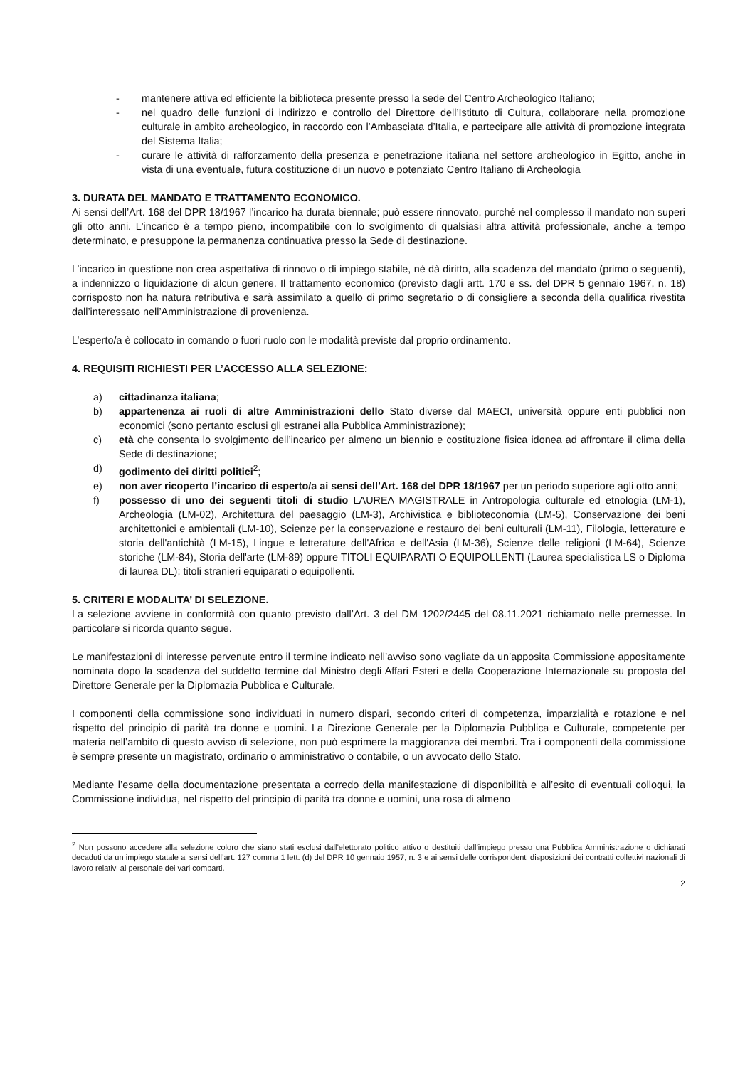- mantenere attiva ed efficiente la biblioteca presente presso la sede del Centro Archeologico Italiano;
- nel quadro delle funzioni di indirizzo e controllo del Direttore dell’Istituto di Cultura, collaborare nella promozione culturale in ambito archeologico, in raccordo con l’Ambasciata d’Italia, e partecipare alle attività di promozione integrata del Sistema Italia;
- curare le attività di rafforzamento della presenza e penetrazione italiana nel settore archeologico in Egitto, anche in vista di una eventuale, futura costituzione di un nuovo e potenziato Centro Italiano di Archeologia
3. DURATA DEL MANDATO E TRATTAMENTO ECONOMICO.
Ai sensi dell’Art. 168 del DPR 18/1967 l’incarico ha durata biennale; può essere rinnovato, purché nel complesso il mandato non superi gli otto anni. L'incarico è a tempo pieno, incompatibile con lo svolgimento di qualsiasi altra attività professionale, anche a tempo determinato, e presuppone la permanenza continuativa presso la Sede di destinazione.
L’incarico in questione non crea aspettativa di rinnovo o di impiego stabile, né dà diritto, alla scadenza del mandato (primo o seguenti), a indennizzo o liquidazione di alcun genere. Il trattamento economico (previsto dagli artt. 170 e ss. del DPR 5 gennaio 1967, n. 18) corrisposto non ha natura retributiva e sarà assimilato a quello di primo segretario o di consigliere a seconda della qualifica rivestita dall’interessato nell’Amministrazione di provenienza.
L’esperto/a è collocato in comando o fuori ruolo con le modalità previste dal proprio ordinamento.
4. REQUISITI RICHIESTI PER L’ACCESSO ALLA SELEZIONE:
a) cittadinanza italiana;
b) appartenenza ai ruoli di altre Amministrazioni dello Stato diverse dal MAECI, università oppure enti pubblici non economici (sono pertanto esclusi gli estranei alla Pubblica Amministrazione);
c) età che consenta lo svolgimento dell’incarico per almeno un biennio e costituzione fisica idonea ad affrontare il clima della Sede di destinazione;
d) godimento dei diritti politici<sup>2</sup>;
e) non aver ricoperto l’incarico di esperto/a ai sensi dell’Art. 168 del DPR 18/1967 per un periodo superiore agli otto anni;
f) possesso di uno dei seguenti titoli di studio LAUREA MAGISTRALE in Antropologia culturale ed etnologia (LM-1), Archeologia (LM-02), Architettura del paesaggio (LM-3), Archivistica e biblioteconomia (LM-5), Conservazione dei beni architettonici e ambientali (LM-10), Scienze per la conservazione e restauro dei beni culturali (LM-11), Filologia, letterature e storia dell'antichità (LM-15), Lingue e letterature dell'Africa e dell'Asia (LM-36), Scienze delle religioni (LM-64), Scienze storiche (LM-84), Storia dell'arte (LM-89) oppure TITOLI EQUIPARATI O EQUIPOLLENTI (Laurea specialistica LS o Diploma di laurea DL); titoli stranieri equiparati o equipollenti.
5. CRITERI E MODALITA’ DI SELEZIONE.
La selezione avviene in conformità con quanto previsto dall’Art. 3 del DM 1202/2445 del 08.11.2021 richiamato nelle premesse. In particolare si ricorda quanto segue.
Le manifestazioni di interesse pervenute entro il termine indicato nell’avviso sono vagliate da un’apposita Commissione appositamente nominata dopo la scadenza del suddetto termine dal Ministro degli Affari Esteri e della Cooperazione Internazionale su proposta del Direttore Generale per la Diplomazia Pubblica e Culturale.
I componenti della commissione sono individuati in numero dispari, secondo criteri di competenza, imparzialità e rotazione e nel rispetto del principio di parità tra donne e uomini. La Direzione Generale per la Diplomazia Pubblica e Culturale, competente per materia nell’ambito di questo avviso di selezione, non può esprimere la maggioranza dei membri. Tra i componenti della commissione è sempre presente un magistrato, ordinario o amministrativo o contabile, o un avvocato dello Stato.
Mediante l’esame della documentazione presentata a corredo della manifestazione di disponibilità e all’esito di eventuali colloqui, la Commissione individua, nel rispetto del principio di parità tra donne e uomini, una rosa di almeno
<sup>2</sup> Non possono accedere alla selezione coloro che siano stati esclusi dall’elettorato politico attivo o destituiti dall’impiego presso una Pubblica Amministrazione o dichiarati decaduti da un impiego statale ai sensi dell’art. 127 comma 1 lett. (d) del DPR 10 gennaio 1957, n. 3 e ai sensi delle corrispondenti disposizioni dei contratti collettivi nazionali di lavoro relativi al personale dei vari comparti.
2